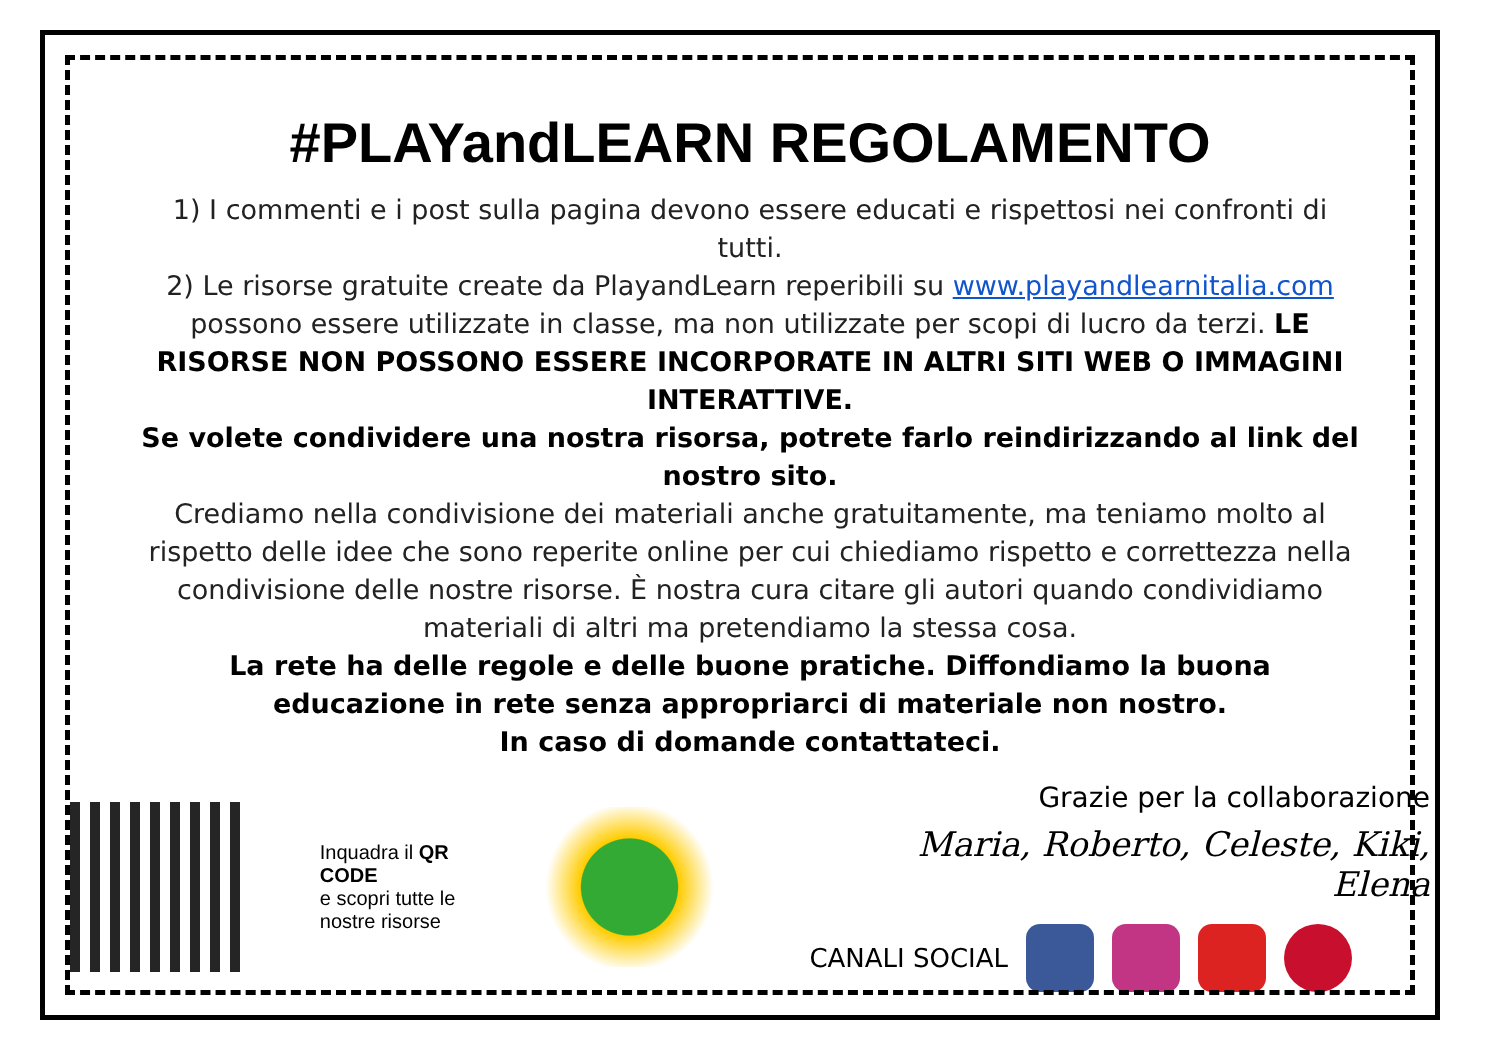#PLAYandLEARN REGOLAMENTO
1) I commenti e i post sulla pagina devono essere educati e rispettosi nei confronti di tutti.
2) Le risorse gratuite create da PlayandLearn reperibili su www.playandlearnitalia.com possono essere utilizzate in classe, ma non utilizzate per scopi di lucro da terzi. LE RISORSE NON POSSONO ESSERE INCORPORATE IN ALTRI SITI WEB O IMMAGINI INTERATTIVE.
Se volete condividere una nostra risorsa, potrete farlo reindirizzando al link del nostro sito.
Crediamo nella condivisione dei materiali anche gratuitamente, ma teniamo molto al rispetto delle idee che sono reperite online per cui chiediamo rispetto e correttezza nella condivisione delle nostre risorse. È nostra cura citare gli autori quando condividiamo materiali di altri ma pretendiamo la stessa cosa.
La rete ha delle regole e delle buone pratiche. Diffondiamo la buona educazione in rete senza appropriarci di materiale non nostro.
In caso di domande contattateci.
Inquadra il QR CODE
e scopri tutte le nostre risorse
Grazie per la collaborazione
Maria, Roberto, Celeste, Kiki, Elena
CANALI SOCIAL